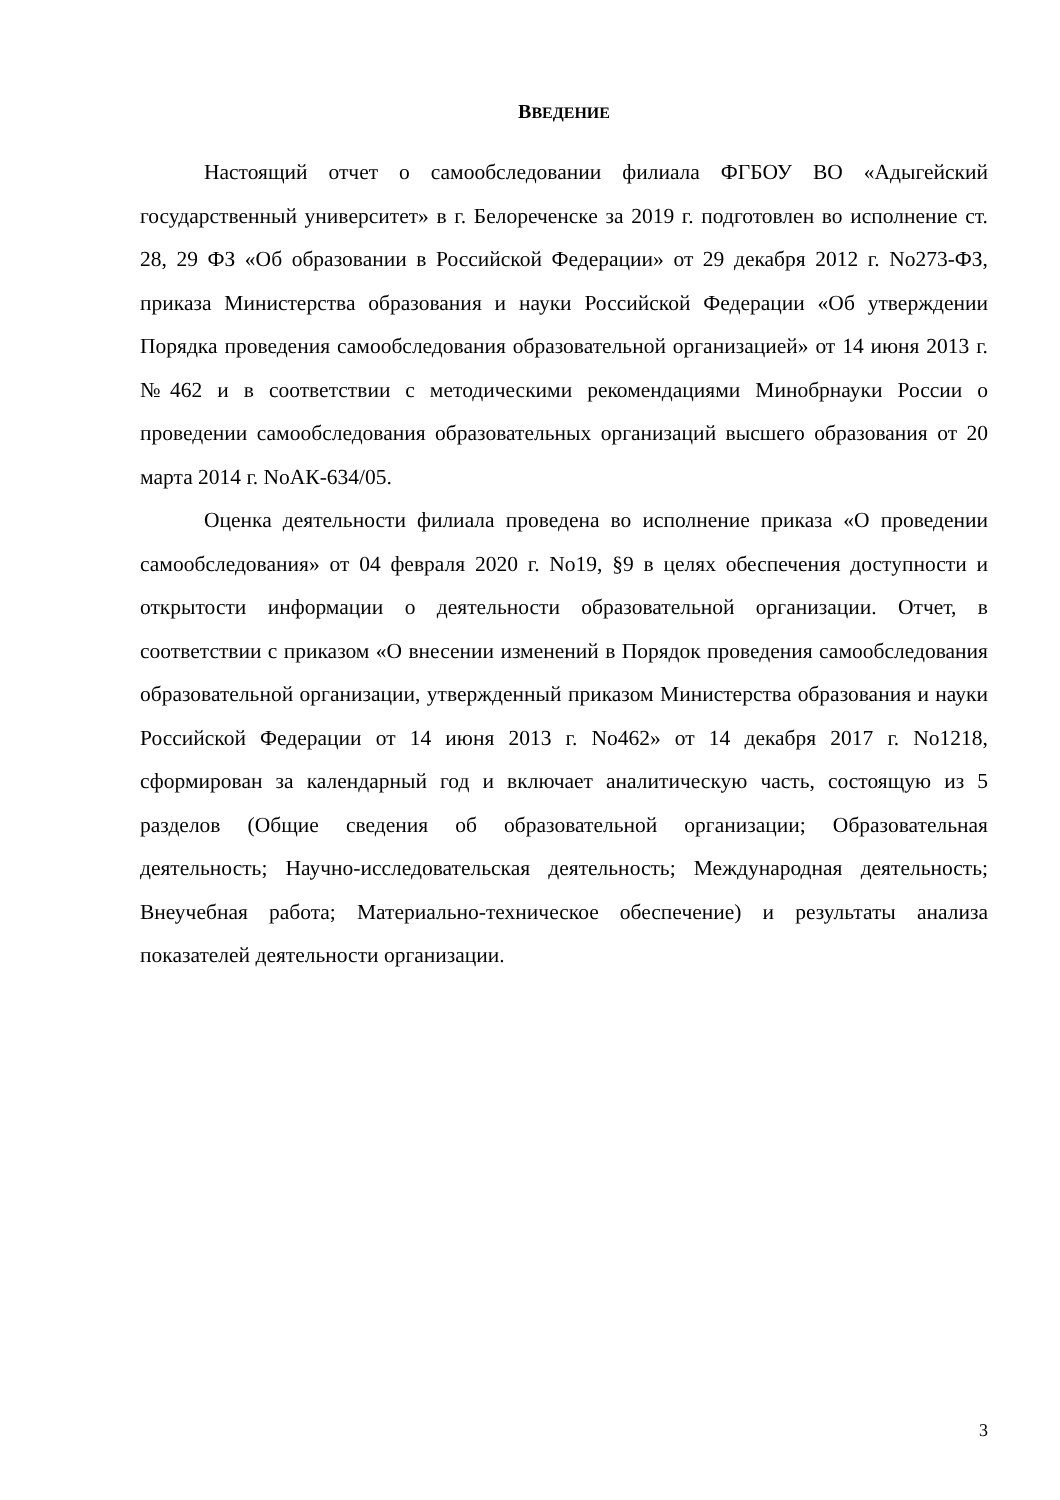ВВЕДЕНИЕ
Настоящий отчет о самообследовании филиала ФГБОУ ВО «Адыгейский государственный университет» в г. Белореченске за 2019 г. подготовлен во исполнение ст. 28, 29 ФЗ «Об образовании в Российской Федерации» от 29 декабря 2012 г. No273-ФЗ, приказа Министерства образования и науки Российской Федерации «Об утверждении Порядка проведения самообследования образовательной организацией» от 14 июня 2013 г. №462 и в соответствии с методическими рекомендациями Минобрнауки России о проведении самообследования образовательных организаций высшего образования от 20 марта 2014 г. NoАК-634/05.
Оценка деятельности филиала проведена во исполнение приказа «О проведении самообследования» от 04 февраля 2020 г. No19, §9 в целях обеспечения доступности и открытости информации о деятельности образовательной организации. Отчет, в соответствии с приказом «О внесении изменений в Порядок проведения самообследования образовательной организации, утвержденный приказом Министерства образования и науки Российской Федерации от 14 июня 2013 г. No462» от 14 декабря 2017 г. No1218, сформирован за календарный год и включает аналитическую часть, состоящую из 5 разделов (Общие сведения об образовательной организации; Образовательная деятельность; Научно-исследовательская деятельность; Международная деятельность; Внеучебная работа; Материально-техническое обеспечение) и результаты анализа показателей деятельности организации.
3